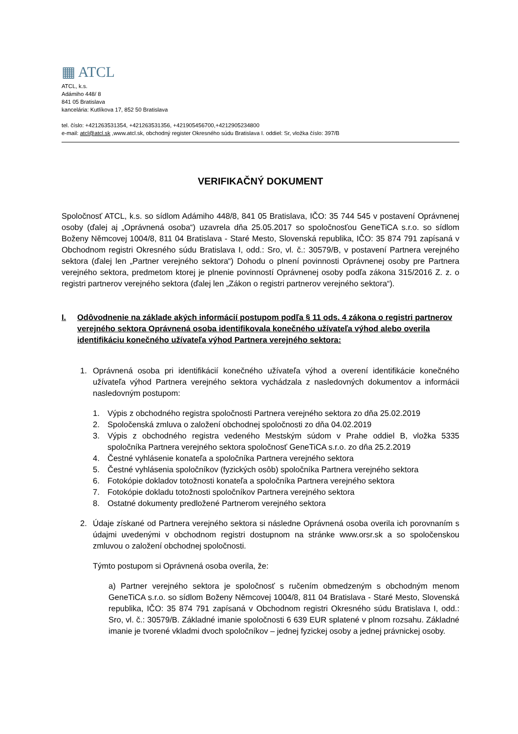▦ ATCL
ATCL, k.s.
Adámiho 448/ 8
841 05 Bratislava
kancelária: Kutlíkova 17, 852 50 Bratislava
tel. číslo: +421263531354, +421263531356, +421905456700,+4212905234800
e-mail: atcl@atcl.sk ,www.atcl.sk, obchodný register Okresného súdu Bratislava I. oddiel: Sr, vložka číslo: 397/B
VERIFIKAČNÝ DOKUMENT
Spoločnosť ATCL, k.s. so sídlom Adámiho 448/8, 841 05 Bratislava, IČO: 35 744 545 v postavení Oprávnenej osoby (ďalej aj „Oprávnená osoba“) uzavrela dňa 25.05.2017 so spoločnosťou GeneTiCA s.r.o. so sídlom Boženy Němcovej 1004/8, 811 04 Bratislava - Staré Mesto, Slovenská republika, IČO: 35 874 791 zapísaná v Obchodnom registri Okresného súdu Bratislava I, odd.: Sro, vl. č.: 30579/B, v postavení Partnera verejného sektora (ďalej len „Partner verejného sektora“) Dohodu o plnení povinnosti Oprávnenej osoby pre Partnera verejného sektora, predmetom ktorej je plnenie povinností Oprávnenej osoby podľa zákona 315/2016 Z. z. o registri partnerov verejného sektora (ďalej len „Zákon o registri partnerov verejného sektora“).
I. Odôvodnenie na základe akých informácií postupom podľa § 11 ods. 4 zákona o registri partnerov verejného sektora Oprávnená osoba identifikovala konečného užívateľa výhod alebo overila identifikáciu konečného užívateľa výhod Partnera verejného sektora:
1. Oprávnená osoba pri identifikácií konečného užívateľa výhod a overení identifikácie konečného užívateľa výhod Partnera verejného sektora vychádzala z nasledovných dokumentov a informácii nasledovným postupom:
1. Výpis z obchodného registra spoločnosti Partnera verejného sektora zo dňa 25.02.2019
2. Spoločenská zmluva o založení obchodnej spoločnosti zo dňa 04.02.2019
3. Výpis z obchodného registra vedeného Mestským súdom v Prahe oddiel B, vložka 5335 spoločníka Partnera verejného sektora spoločnosť GeneTiCA s.r.o. zo dňa 25.2.2019
4. Čestné vyhlásenie konateľa a spoločníka Partnera verejného sektora
5. Čestné vyhlásenia spoločníkov (fyzických osôb) spoločníka Partnera verejného sektora
6. Fotokópie dokladov totožnosti konateľa a spoločníka Partnera verejného sektora
7. Fotokópie dokladu totožnosti spoločníkov Partnera verejného sektora
8. Ostatné dokumenty predložené Partnerom verejného sektora
2. Údaje získané od Partnera verejného sektora si následne Oprávnená osoba overila ich porovnaním s údajmi uvedenými v obchodnom registri dostupnom na stránke www.orsr.sk a so spoločenskou zmluvou o založení obchodnej spoločnosti.
Týmto postupom si Oprávnená osoba overila, že:
a) Partner verejného sektora je spoločnosť s ručením obmedzeným s obchodným menom GeneTiCA s.r.o. so sídlom Boženy Němcovej 1004/8, 811 04 Bratislava - Staré Mesto, Slovenská republika, IČO: 35 874 791 zapísaná v Obchodnom registri Okresného súdu Bratislava I, odd.: Sro, vl. č.: 30579/B. Základné imanie spoločnosti 6 639 EUR splatené v plnom rozsahu. Základné imanie je tvorené vkladmi dvoch spoločníkov – jednej fyzickej osoby a jednej právnickej osoby.